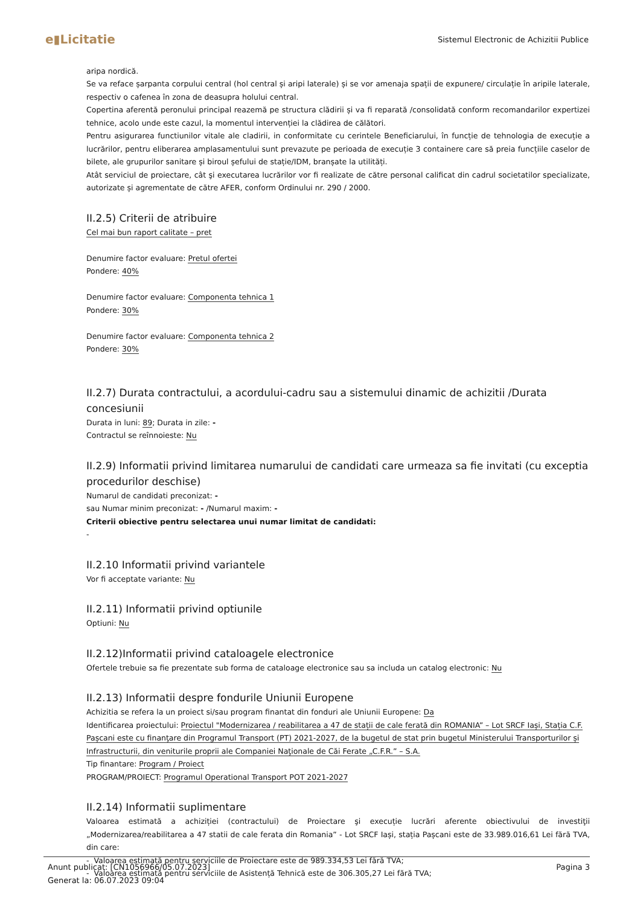e▮Licitatie
Sistemul Electronic de Achizitii Publice
aripa nordică.
Se va reface șarpanta corpului central (hol central și aripi laterale) și se vor amenaja spații de expunere/ circulație în aripile laterale, respectiv o cafenea în zona de deasupra holului central.
Copertina aferentă peronului principal reazemă pe structura clădirii și va fi reparată /consolidată conform recomandarilor expertizei tehnice, acolo unde este cazul, la momentul intervenției la clădirea de călători.
Pentru asigurarea functiunilor vitale ale cladirii, in conformitate cu cerintele Beneficiarului, în funcție de tehnologia de execuție a lucrărilor, pentru eliberarea amplasamentului sunt prevazute pe perioada de execuție 3 containere care să preia funcțiile caselor de bilete, ale grupurilor sanitare și biroul șefului de stație/IDM, branșate la utilități.
Atât serviciul de proiectare, cât şi executarea lucrărilor vor fi realizate de către personal calificat din cadrul societatilor specializate, autorizate și agrementate de către AFER, conform Ordinului nr. 290 / 2000.
II.2.5) Criterii de atribuire
Cel mai bun raport calitate – pret
Denumire factor evaluare: Pretul ofertei
Pondere: 40%
Denumire factor evaluare: Componenta tehnica 1
Pondere: 30%
Denumire factor evaluare: Componenta tehnica 2
Pondere: 30%
II.2.7) Durata contractului, a acordului-cadru sau a sistemului dinamic de achizitii /Durata concesiunii
Durata in luni: 89; Durata in zile: -
Contractul se reînnoieste: Nu
II.2.9) Informatii privind limitarea numarului de candidati care urmeaza sa fie invitati (cu exceptia procedurilor deschise)
Numarul de candidati preconizat: -
sau Numar minim preconizat: - /Numarul maxim: -
Criterii obiective pentru selectarea unui numar limitat de candidati:
-
II.2.10 Informatii privind variantele
Vor fi acceptate variante: Nu
II.2.11) Informatii privind optiunile
Optiuni: Nu
II.2.12)Informatii privind cataloagele electronice
Ofertele trebuie sa fie prezentate sub forma de cataloage electronice sau sa includa un catalog electronic: Nu
II.2.13) Informatii despre fondurile Uniunii Europene
Achizitia se refera la un proiect si/sau program finantat din fonduri ale Uniunii Europene: Da
Identificarea proiectului: Proiectul "Modernizarea / reabilitarea a 47 de stații de cale ferată din ROMANIA” – Lot SRCF Iași, Stația C.F. Pașcani este cu finanţare din Programul Transport (PT) 2021-2027, de la bugetul de stat prin bugetul Ministerului Transporturilor și Infrastructurii, din veniturile proprii ale Companiei Naţionale de Căi Ferate „C.F.R.” – S.A.
Tip finantare: Program / Proiect
PROGRAM/PROIECT: Programul Operational Transport POT 2021-2027
II.2.14) Informatii suplimentare
Valoarea estimată a achiziției (contractului) de Proiectare şi execuție lucrări aferente obiectivului de investiţii „Modernizarea/reabilitarea a 47 statii de cale ferata din Romania” - Lot SRCF Iași, stația Pașcani este de 33.989.016,61 Lei fără TVA, din care:
- Valoarea estimată pentru serviciile de Proiectare este de 989.334,53 Lei fără TVA;
- Valoarea estimată pentru serviciile de Asistență Tehnică este de 306.305,27 Lei fără TVA;
Anunt publicat: [CN1056966/05.07.2023]
Generat la: 06.07.2023 09:04
Pagina 3